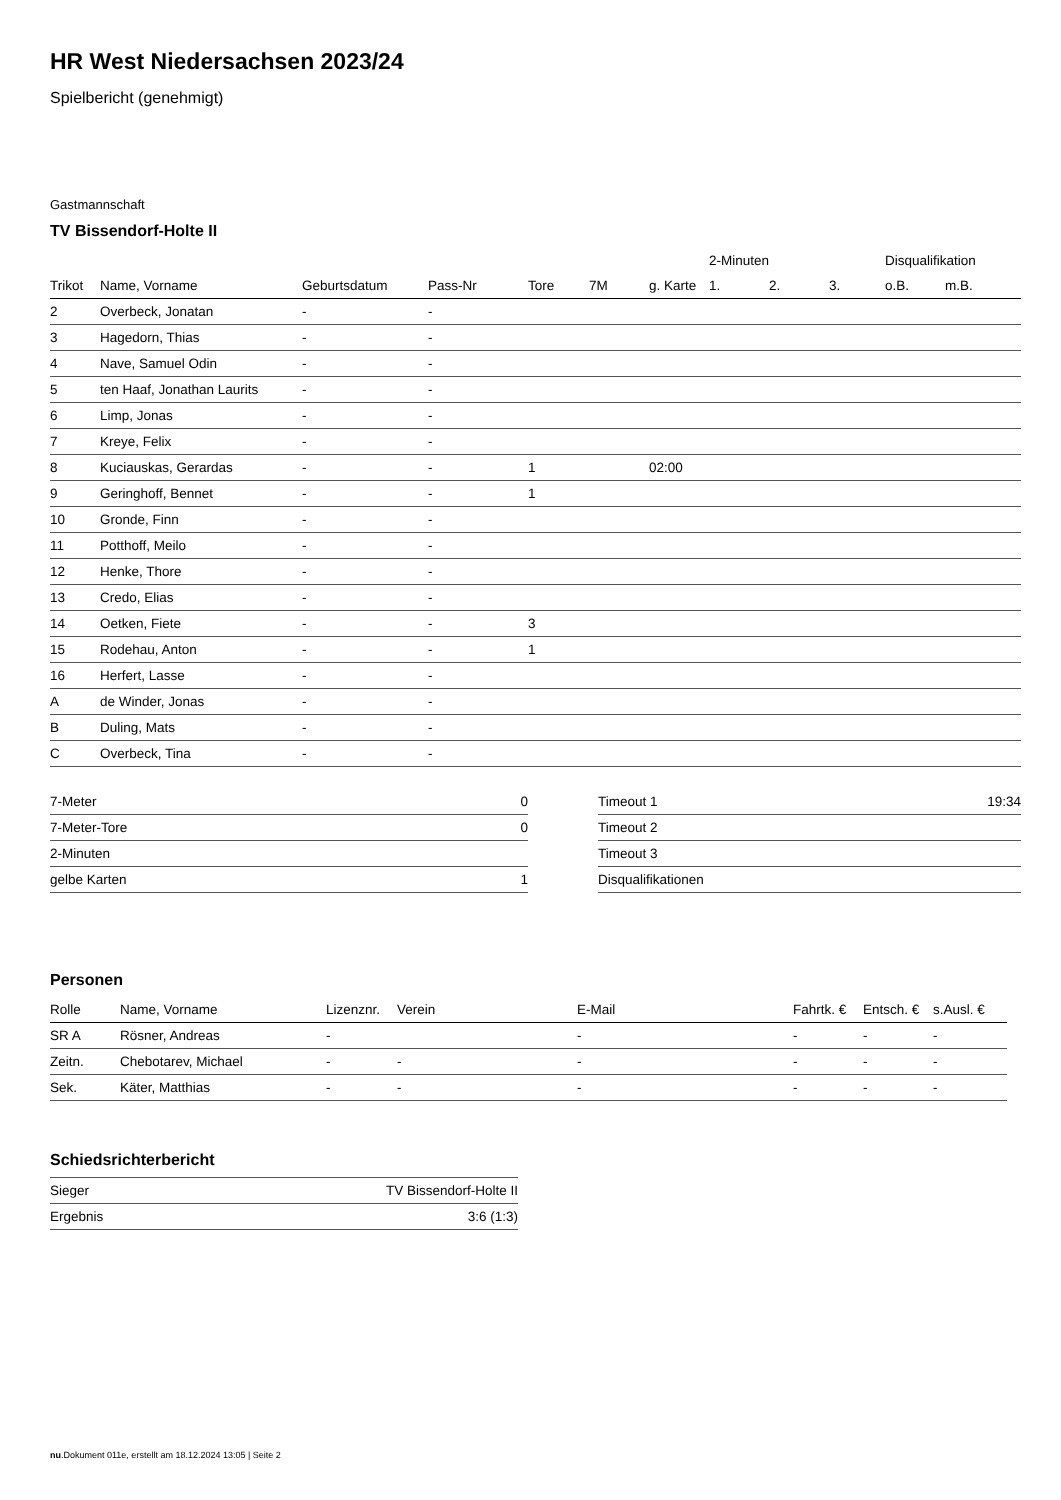HR West Niedersachsen 2023/24
Spielbericht (genehmigt)
Gastmannschaft
TV Bissendorf-Holte II
| | | | | | | | 2-Minuten | | | Disqualifikation | |
| --- | --- | --- | --- | --- | --- | --- | --- | --- | --- | --- | --- |
| Trikot | Name, Vorname | Geburtsdatum | Pass-Nr | Tore | 7M | g. Karte | 1. | 2. | 3. | o.B. | m.B. |
| 2 | Overbeck, Jonatan | - | - | | | | | | | | |
| 3 | Hagedorn, Thias | - | - | | | | | | | | |
| 4 | Nave, Samuel Odin | - | - | | | | | | | | |
| 5 | ten Haaf, Jonathan Laurits | - | - | | | | | | | | |
| 6 | Limp, Jonas | - | - | | | | | | | | |
| 7 | Kreye, Felix | - | - | | | | | | | | |
| 8 | Kuciauskas, Gerardas | - | - | 1 | | 02:00 | | | | | |
| 9 | Geringhoff, Bennet | - | - | 1 | | | | | | | |
| 10 | Gronde, Finn | - | - | | | | | | | | |
| 11 | Potthoff, Meilo | - | - | | | | | | | | |
| 12 | Henke, Thore | - | - | | | | | | | | |
| 13 | Credo, Elias | - | - | | | | | | | | |
| 14 | Oetken, Fiete | - | - | 3 | | | | | | | |
| 15 | Rodehau, Anton | - | - | 1 | | | | | | | |
| 16 | Herfert, Lasse | - | - | | | | | | | | |
| A | de Winder, Jonas | - | - | | | | | | | | |
| B | Duling, Mats | - | - | | | | | | | | |
| C | Overbeck, Tina | - | - | | | | | | | | |
| 7-Meter | 0 |
| 7-Meter-Tore | 0 |
| 2-Minuten | |
| gelbe Karten | 1 |
| Timeout 1 | 19:34 |
| Timeout 2 | |
| Timeout 3 | |
| Disqualifikationen | |
Personen
| Rolle | Name, Vorname | Lizenznr. | Verein | E-Mail | Fahrtk. € | Entsch. € | s.Ausl. € |
| --- | --- | --- | --- | --- | --- | --- | --- |
| SR A | Rösner, Andreas | - | | - | - | - | - |
| Zeitn. | Chebotarev, Michael | - | - | - | - | - | - |
| Sek. | Käter, Matthias | - | - | - | - | - | - |
Schiedsrichterbericht
| Sieger | TV Bissendorf-Holte II |
| Ergebnis | 3:6 (1:3) |
nu.Dokument 011e, erstellt am 18.12.2024 13:05 | Seite 2